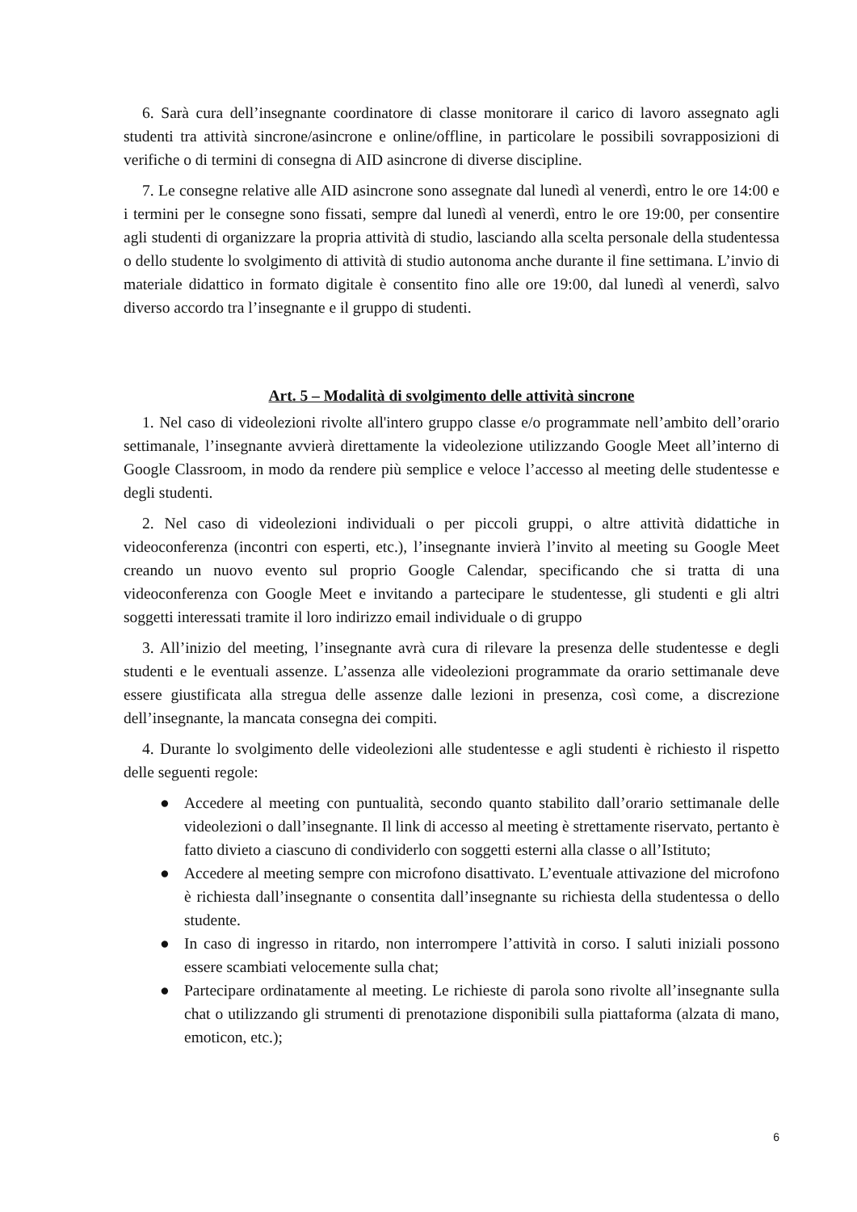6. Sarà cura dell’insegnante coordinatore di classe monitorare il carico di lavoro assegnato agli studenti tra attività sincrone/asincrone e online/offline, in particolare le possibili sovrapposizioni di verifiche o di termini di consegna di AID asincrone di diverse discipline.
7. Le consegne relative alle AID asincrone sono assegnate dal lunedì al venerdì, entro le ore 14:00 e i termini per le consegne sono fissati, sempre dal lunedì al venerdì, entro le ore 19:00, per consentire agli studenti di organizzare la propria attività di studio, lasciando alla scelta personale della studentessa o dello studente lo svolgimento di attività di studio autonoma anche durante il fine settimana. L’invio di materiale didattico in formato digitale è consentito fino alle ore 19:00, dal lunedì al venerdì, salvo diverso accordo tra l’insegnante e il gruppo di studenti.
Art. 5 – Modalità di svolgimento delle attività sincrone
1. Nel caso di videolezioni rivolte all'intero gruppo classe e/o programmate nell’ambito dell’orario settimanale, l’insegnante avvierà direttamente la videolezione utilizzando Google Meet all’interno di Google Classroom, in modo da rendere più semplice e veloce l’accesso al meeting delle studentesse e degli studenti.
2. Nel caso di videolezioni individuali o per piccoli gruppi, o altre attività didattiche in videoconferenza (incontri con esperti, etc.), l’insegnante invierà l’invito al meeting su Google Meet creando un nuovo evento sul proprio Google Calendar, specificando che si tratta di una videoconferenza con Google Meet e invitando a partecipare le studentesse, gli studenti e gli altri soggetti interessati tramite il loro indirizzo email individuale o di gruppo
3. All’inizio del meeting, l’insegnante avrà cura di rilevare la presenza delle studentesse e degli studenti e le eventuali assenze. L’assenza alle videolezioni programmate da orario settimanale deve essere giustificata alla stregua delle assenze dalle lezioni in presenza, così come, a discrezione dell’insegnante, la mancata consegna dei compiti.
4. Durante lo svolgimento delle videolezioni alle studentesse e agli studenti è richiesto il rispetto delle seguenti regole:
● Accedere al meeting con puntualità, secondo quanto stabilito dall’orario settimanale delle videolezioni o dall’insegnante. Il link di accesso al meeting è strettamente riservato, pertanto è fatto divieto a ciascuno di condividerlo con soggetti esterni alla classe o all’Istituto;
● Accedere al meeting sempre con microfono disattivato. L’eventuale attivazione del microfono è richiesta dall’insegnante o consentita dall’insegnante su richiesta della studentessa o dello studente.
● In caso di ingresso in ritardo, non interrompere l’attività in corso. I saluti iniziali possono essere scambiati velocemente sulla chat;
● Partecipare ordinatamente al meeting. Le richieste di parola sono rivolte all’insegnante sulla chat o utilizzando gli strumenti di prenotazione disponibili sulla piattaforma (alzata di mano, emoticon, etc.);
6